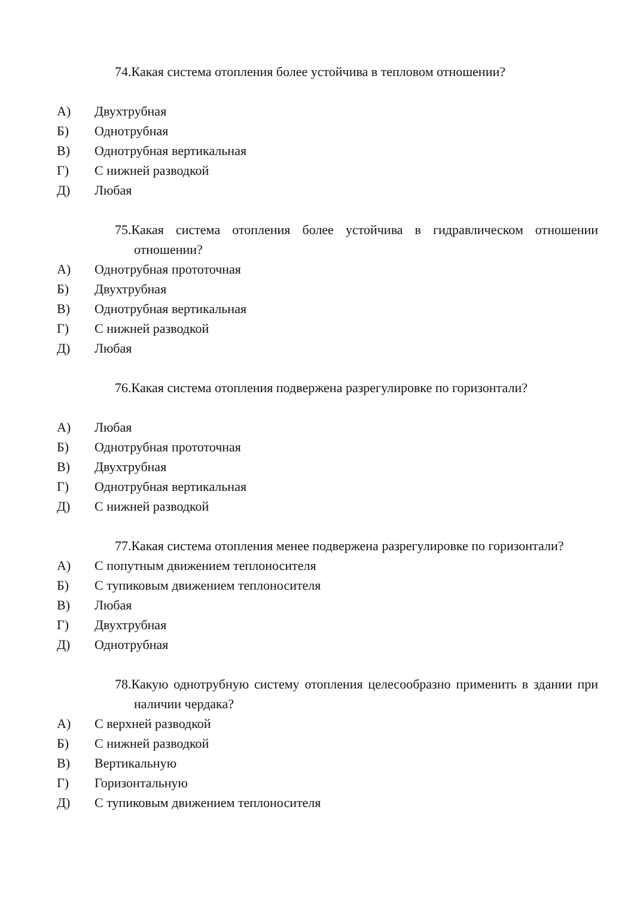74.Какая система отопления более устойчива в тепловом отношении?
А) Двухтрубная
Б) Однотрубная
В) Однотрубная вертикальная
Г) С нижней разводкой
Д) Любая
75.Какая система отопления более устойчива в гидравлическом отношении отношении?
А) Однотрубная прототочная
Б) Двухтрубная
В) Однотрубная вертикальная
Г) С нижней разводкой
Д) Любая
76.Какая система отопления подвержена разрегулировке по горизонтали?
А) Любая
Б) Однотрубная прототочная
В) Двухтрубная
Г) Однотрубная вертикальная
Д) С нижней разводкой
77.Какая система отопления менее подвержена разрегулировке по горизонтали?
А) С попутным движением теплоносителя
Б) С тупиковым движением теплоносителя
В) Любая
Г) Двухтрубная
Д) Однотрубная
78.Какую однотрубную систему отопления целесообразно применить в здании при наличии чердака?
А) С верхней разводкой
Б) С нижней разводкой
В) Вертикальную
Г) Горизонтальную
Д) С тупиковым движением теплоносителя